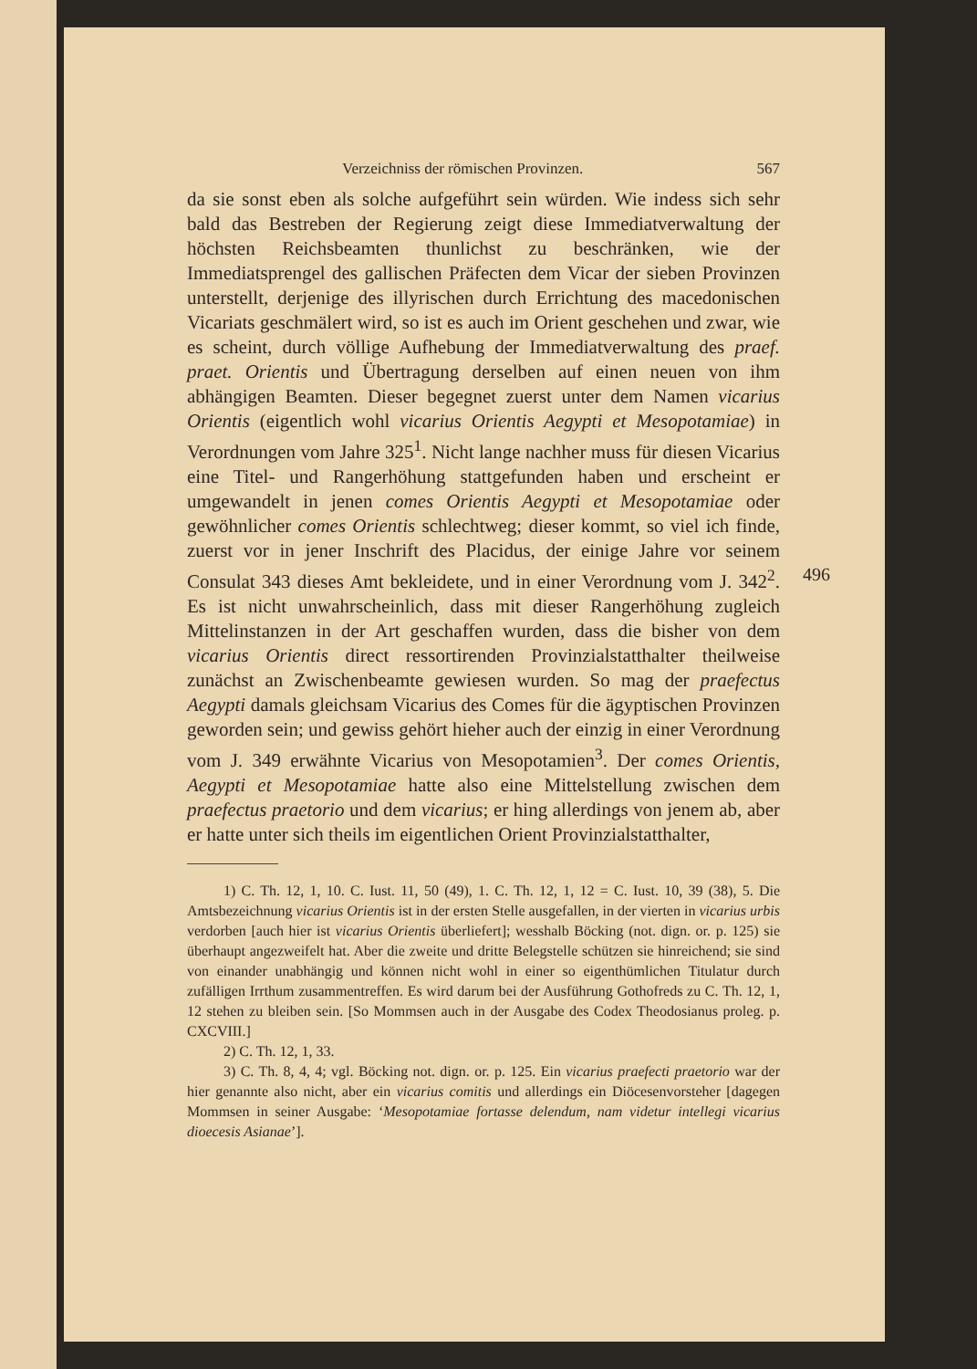Verzeichniss der römischen Provinzen. 567
da sie sonst eben als solche aufgeführt sein würden. Wie indess sich sehr bald das Bestreben der Regierung zeigt diese Immediatverwaltung der höchsten Reichsbeamten thunlichst zu beschränken, wie der Immediatsprengel des gallischen Präfecten dem Vicar der sieben Provinzen unterstellt, derjenige des illyrischen durch Errichtung des macedonischen Vicariats geschmälert wird, so ist es auch im Orient geschehen und zwar, wie es scheint, durch völlige Aufhebung der Immediatverwaltung des praef. praet. Orientis und Übertragung derselben auf einen neuen von ihm abhängigen Beamten. Dieser begegnet zuerst unter dem Namen vicarius Orientis (eigentlich wohl vicarius Orientis Aegypti et Mesopotamiae) in Verordnungen vom Jahre 325<sup>1</sup>. Nicht lange nachher muss für diesen Vicarius eine Titel- und Rangerhöhung stattgefunden haben und erscheint er umgewandelt in jenen comes Orientis Aegypti et Mesopotamiae oder gewöhnlicher comes Orientis schlechtweg; dieser kommt, so viel ich finde, zuerst vor in jener Inschrift des Placidus, der einige Jahre vor seinem Consulat 343 dieses Amt bekleidete, und in einer Verordnung vom J. 342<sup>2</sup>. Es ist nicht unwahrscheinlich, dass mit dieser Rangerhöhung zugleich Mittelinstanzen in der Art geschaffen wurden, dass die bisher von dem vicarius Orientis direct ressortirenden Provinzialstatthalter theilweise zunächst an Zwischenbeamte gewiesen wurden. So mag der praefectus Aegypti damals gleichsam Vicarius des Comes für die ägyptischen Provinzen geworden sein; und gewiss gehört hieher auch der einzig in einer Verordnung vom J. 349 erwähnte Vicarius von Mesopotamien<sup>3</sup>. Der comes Orientis, Aegypti et Mesopotamiae hatte also eine Mittelstellung zwischen dem praefectus praetorio und dem vicarius; er hing allerdings von jenem ab, aber er hatte unter sich theils im eigentlichen Orient Provinzialstatthalter,
496
1) C. Th. 12, 1, 10. C. Iust. 11, 50 (49), 1. C. Th. 12, 1, 12 = C. Iust. 10, 39 (38), 5. Die Amtsbezeichnung vicarius Orientis ist in der ersten Stelle ausgefallen, in der vierten in vicarius urbis verdorben [auch hier ist vicarius Orientis überliefert]; wesshalb Böcking (not. dign. or. p. 125) sie überhaupt angezweifelt hat. Aber die zweite und dritte Belegstelle schützen sie hinreichend; sie sind von einander unabhängig und können nicht wohl in einer so eigenthümlichen Titulatur durch zufälligen Irrthum zusammentreffen. Es wird darum bei der Ausführung Gothofreds zu C. Th. 12, 1, 12 stehen zu bleiben sein. [So Mommsen auch in der Ausgabe des Codex Theodosianus proleg. p. CXCVIII.]
2) C. Th. 12, 1, 33.
3) C. Th. 8, 4, 4; vgl. Böcking not. dign. or. p. 125. Ein vicarius praefecti praetorio war der hier genannte also nicht, aber ein vicarius comitis und allerdings ein Diöcesenvorsteher [dagegen Mommsen in seiner Ausgabe: ‘Mesopotamiae fortasse delendum, nam videtur intellegi vicarius dioecesis Asianae’].